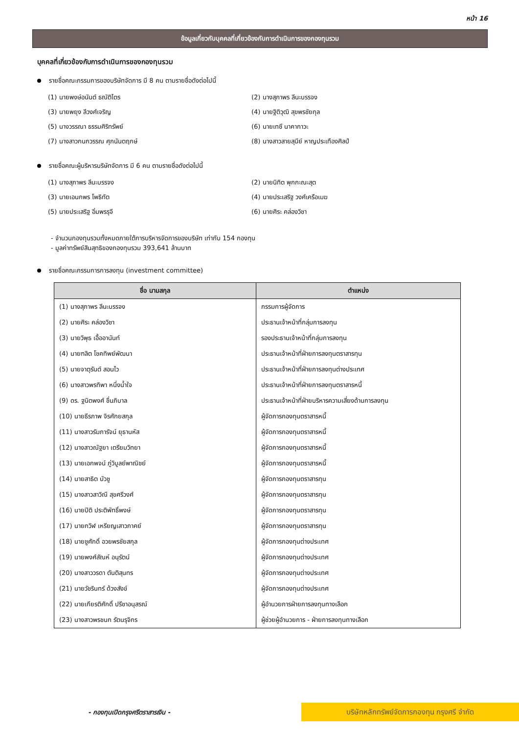หน้า 16
ข้อมูลเกี่ยวกับบุคคลที่เกี่ยวข้องกับการดำเนินการของกองทุนรวม
บุคคลที่เกี่ยวข้องกับการดำเนินการของกองทุนรวม
รายชื่อคณะกรรมการของบริษัทจัดการ มี 8 คน ตามรายชื่อดังต่อไปนี้
(1) นายพงษ์อนันต์ ธณัติไตร
(2) นางสุภาพร ลีนะบรรจง
(3) นายพยุง ลีวงศ์เจริญ
(4) นายฐิติวุฒิ สุขพรชัยกุล
(5) นางวรรณา ธรรมศิริทรัพย์
(6) นายเทซึ นาคากาวะ
(7) นางสาวกนกวรรณ ศุภนันตฤกษ์
(8) นางสาวสายสุนีย์ หาญประเทืองศิลป์
รายชื่อคณะผู้บริหารบริษัทจัดการ มี 6 คน ตามรายชื่อดังต่อไปนี้
(1) นางสุภาพร ลีนะบรรจง
(2) นายนิทิต พุกกะณะสุต
(3) นายเอนกพร โพธิทัต
(4) นายประเสริฐ วงศ์เครือเมฆ
(5) นายประเสริฐ อิ่มพรรุจี
(6) นายศิระ คล่องวิชา
- จำนวนกองทุนรวมทั้งหมดภายใต้การบริหารจัดการของบริษัท เท่ากับ 154 กองทุน
- มูลค่าทรัพย์สินสุทธิของกองทุนรวม 393,641 ล้านบาท
รายชื่อคณะกรรมการการลงทุน (investment committee)
| ชื่อ นามสกุล | ตำแหน่ง |
| --- | --- |
| (1) นางสุภาพร ลีนะบรรจง | กรรมการผู้จัดการ |
| (2) นายศิระ คล่องวิชา | ประธานเจ้าหน้าที่กลุ่มการลงทุน |
| (3) นายวิพุธ เอื้ออานันท์ | รองประธานเจ้าหน้าที่กลุ่มการลงทุน |
| (4) นายฑลิต โชคทิพย์พัฒนา | ประธานเจ้าหน้าที่ฝ่ายการลงทุนตราสารทุน |
| (5) นายจาตุรันต์ สอนไว | ประธานเจ้าหน้าที่ฝ่ายการลงทุนต่างประเทศ |
| (6) นางสาวพรทิพา หนึ่งน้ำใจ | ประธานเจ้าหน้าที่ฝ่ายการลงทุนตราสารหนี้ |
| (9) ดร. ฐนิตพงศ์ ชื่นภิบาล | ประธานเจ้าหน้าที่ฝ่ายบริหารความเสี่ยงด้านการลงทุน |
| (10) นายธีรภาพ จิรศักยสกุล | ผู้จัดการกองทุนตราสารหนี้ |
| (11) นางสาวรัมภารัจน์ ยุธานหัส | ผู้จัดการกองทุนตราสารหนี้ |
| (12) นางสาวณัฐยา เตรียมวิทยา | ผู้จัดการกองทุนตราสารหนี้ |
| (13) นายเอกพจน์ ภู่วิบูลย์พาณิชย์ | ผู้จัดการกองทุนตราสารหนี้ |
| (14) นายสาธิต บัวชู | ผู้จัดการกองทุนตราสารทุน |
| (15) นางสาวสาวิณี สุขศรีวงศ์ | ผู้จัดการกองทุนตราสารทุน |
| (16) นายปิติ ประติพัทธิ์พงษ์ | ผู้จัดการกองทุนตราสารทุน |
| (17) นายกวิฬ เหรียญเสาวภาคย์ | ผู้จัดการกองทุนตราสารทุน |
| (18) นายชูศักดิ์ อวยพรชัยสกุล | ผู้จัดการกองทุนต่างประเทศ |
| (19) นายพงศ์สัณห์ อนุรัตน์ | ผู้จัดการกองทุนต่างประเทศ |
| (20) นางสาววรดา ตันติสุนทร | ผู้จัดการกองทุนต่างประเทศ |
| (21) นายวัชรินทร์ ด้วงสังข์ | ผู้จัดการกองทุนต่างประเทศ |
| (22) นายเกียรติศักดิ์ ปรีชาอนุสรณ์ | ผู้อำนวยการฝ่ายการลงทุนทางเลือก |
| (23) นางสาวพรชนก รัตนรุจิกร | ผู้ช่วยผู้อำนวยการ - ฝ่ายการลงทุนทางเลือก |
- กองทุนเปิดกรุงศรีตราสารเงิน -
บริษัทหลักทรัพย์จัดการกองทุน กรุงศรี จำกัด